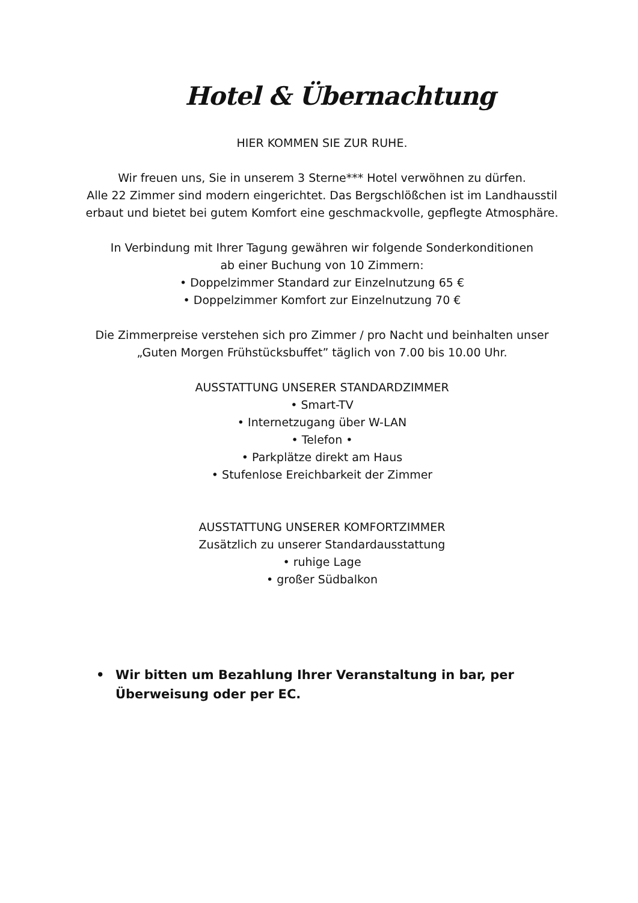Hotel & Übernachtung
HIER KOMMEN SIE ZUR RUHE.
Wir freuen uns, Sie in unserem 3 Sterne*** Hotel verwöhnen zu dürfen.
Alle 22 Zimmer sind modern eingerichtet. Das Bergschlößchen ist im Landhausstil
erbaut und bietet bei gutem Komfort eine geschmackvolle, gepflegte Atmosphäre.
In Verbindung mit Ihrer Tagung gewähren wir folgende Sonderkonditionen
ab einer Buchung von 10 Zimmern:
• Doppelzimmer Standard zur Einzelnutzung 65 €
• Doppelzimmer Komfort zur Einzelnutzung 70 €
Die Zimmerpreise verstehen sich pro Zimmer / pro Nacht und beinhalten unser
„Guten Morgen Frühstücksbuffet” täglich von 7.00 bis 10.00 Uhr.
AUSSTATTUNG UNSERER STANDARDZIMMER
• Smart-TV
• Internetzugang über W-LAN
• Telefon •
• Parkplätze direkt am Haus
• Stufenlose Ereichbarkeit der Zimmer
AUSSTATTUNG UNSERER KOMFORTZIMMER
Zusätzlich zu unserer Standardausstattung
• ruhige Lage
• großer Südbalkon
• Wir bitten um Bezahlung Ihrer Veranstaltung in bar, per Überweisung oder per EC.